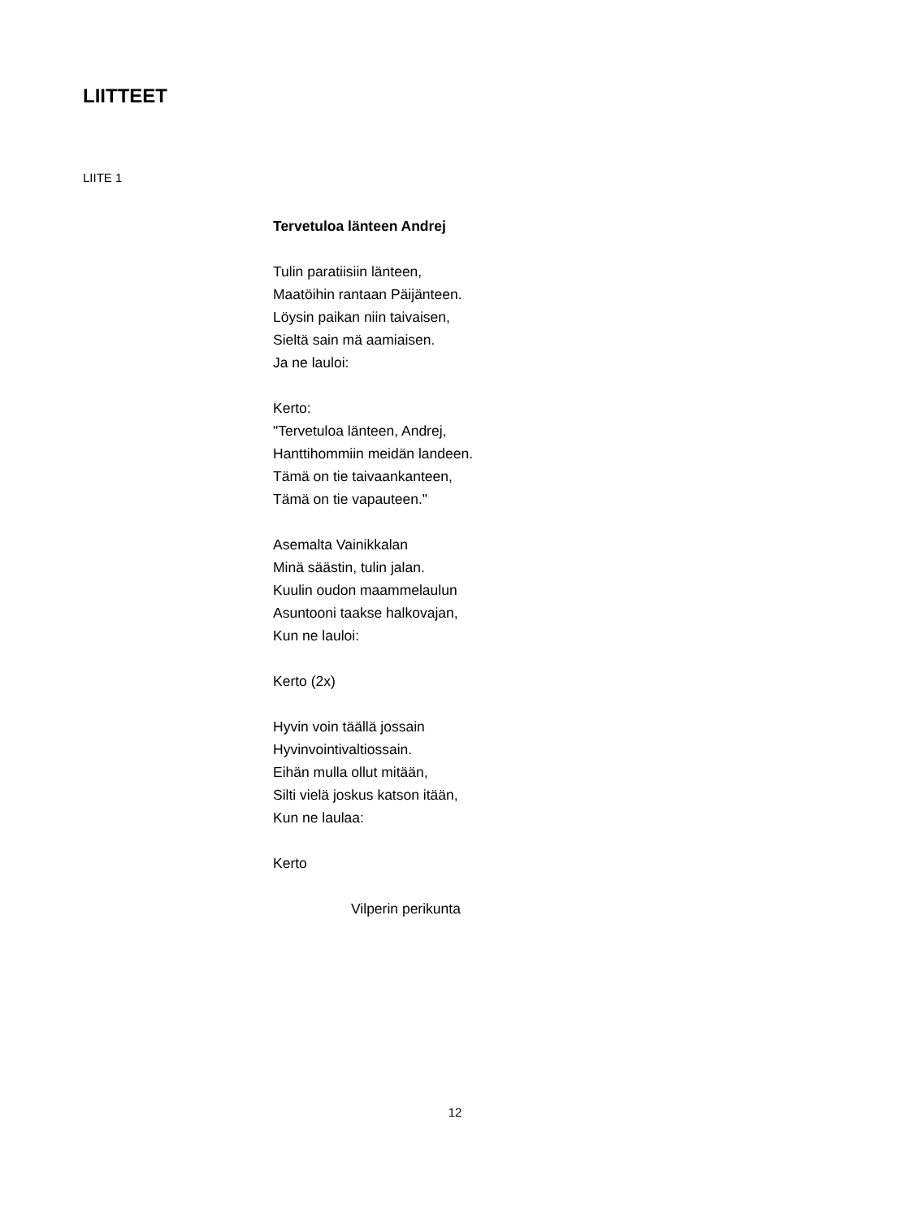LIITTEET
LIITE 1
Tervetuloa länteen Andrej
Tulin paratiisiin länteen,
Maatöihin rantaan Päijänteen.
Löysin paikan niin taivaisen,
Sieltä sain mä aamiaisen.
Ja ne lauloi:
Kerto:
"Tervetuloa länteen, Andrej,
Hanttihommiin meidän landeen.
Tämä on tie taivaankanteen,
Tämä on tie vapauteen."
Asemalta Vainikkalan
Minä säästin, tulin jalan.
Kuulin oudon maammelaulun
Asuntooni taakse halkovajan,
Kun ne lauloi:
Kerto (2x)
Hyvin voin täällä jossain
Hyvinvointivaltiossain.
Eihän mulla ollut mitään,
Silti vielä joskus katson itään,
Kun ne laulaa:
Kerto
Vilperin perikunta
12